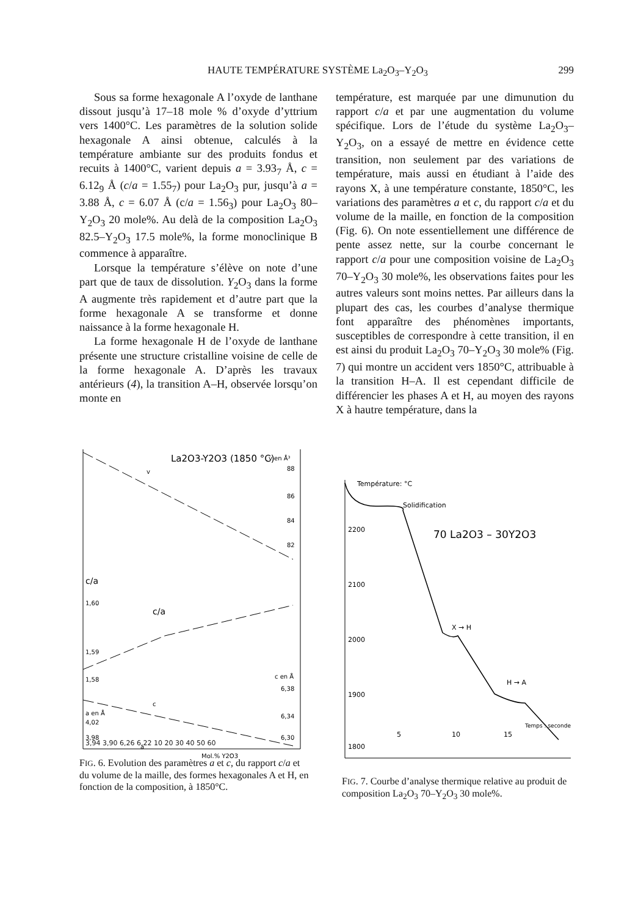HAUTE TEMPÉRATURE SYSTÈME La<sub>2</sub>O<sub>3</sub>–Y<sub>2</sub>O<sub>3</sub> 299
Sous sa forme hexagonale A l’oxyde de lanthane dissout jusqu’à 17–18 mole % d’oxyde d’yttrium vers 1400°C. Les paramètres de la solution solide hexagonale A ainsi obtenue, calculés à la température ambiante sur des produits fondus et recuits à 1400°C, varient depuis a = 3.93<sub>7</sub> Å, c = 6.12<sub>9</sub> Å (c/a = 1.55<sub>7</sub>) pour La<sub>2</sub>O<sub>3</sub> pur, jusqu’à a = 3.88 Å, c = 6.07 Å (c/a = 1.56<sub>3</sub>) pour La<sub>2</sub>O<sub>3</sub> 80–Y<sub>2</sub>O<sub>3</sub> 20 mole%. Au delà de la composition La<sub>2</sub>O<sub>3</sub> 82.5–Y<sub>2</sub>O<sub>3</sub> 17.5 mole%, la forme monoclinique B commence à apparaître.
Lorsque la température s’élève on note d’une part que de taux de dissolution. Y<sub>2</sub>O<sub>3</sub> dans la forme A augmente très rapidement et d’autre part que la forme hexagonale A se transforme et donne naissance à la forme hexagonale H.
La forme hexagonale H de l’oxyde de lanthane présente une structure cristalline voisine de celle de la forme hexagonale A. D’après les travaux antérieurs (4), la transition A–H, observée lorsqu’on monte en
température, est marquée par une dimunution du rapport c/a et par une augmentation du volume spécifique. Lors de l’étude du système La<sub>2</sub>O<sub>3</sub>–Y<sub>2</sub>O<sub>3</sub>, on a essayé de mettre en évidence cette transition, non seulement par des variations de température, mais aussi en étudiant à l’aide des rayons X, à une température constante, 1850°C, les variations des paramètres a et c, du rapport c/a et du volume de la maille, en fonction de la composition (Fig. 6). On note essentiellement une différence de pente assez nette, sur la courbe concernant le rapport c/a pour une composition voisine de La<sub>2</sub>O<sub>3</sub> 70–Y<sub>2</sub>O<sub>3</sub> 30 mole%, les observations faites pour les autres valeurs sont moins nettes. Par ailleurs dans la plupart des cas, les courbes d’analyse thermique font apparaître des phénomènes importants, susceptibles de correspondre à cette transition, il en est ainsi du produit La<sub>2</sub>O<sub>3</sub> 70–Y<sub>2</sub>O<sub>3</sub> 30 mole% (Fig. 7) qui montre un accident vers 1850°C, attribuable à la transition H–A. Il est cependant difficile de différencier les phases A et H, au moyen des rayons X à hautre température, dans la
La2O3-Y2O3 (1850 °C)
v en Å³
88
86
84
82
v
c/a
1,60
1,59
1,58
c/a
c en Å
6,38
6,34
6,30
a en Å
4,02
3,98
c
a
Mol.% Y2O3
3,94 3,90 6,26 6,22 10 20 30 40 50 60
FIG. 6. Evolution des paramètres a et c, du rapport c/a et du volume de la maille, des formes hexagonales A et H, en fonction de la composition, à 1850°C.
Température: °C
Solidification
70 La2O3 – 30Y2O3
2200
2100
2000
1900
1800
X → H
H → A
Temps : seconde
5
10
15
FIG. 7. Courbe d’analyse thermique relative au produit de composition La<sub>2</sub>O<sub>3</sub> 70–Y<sub>2</sub>O<sub>3</sub> 30 mole%.